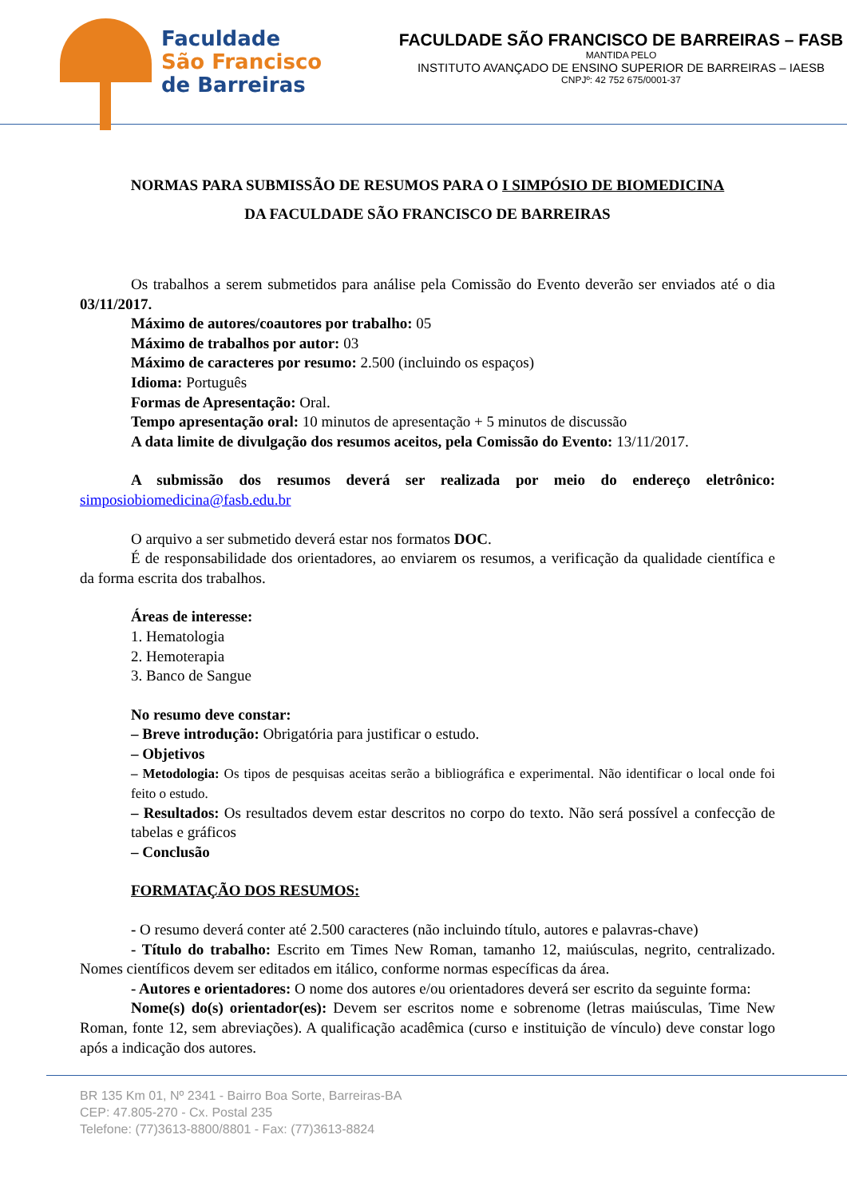Faculdade
São Francisco
de Barreiras
FACULDADE SÃO FRANCISCO DE BARREIRAS – FASB
MANTIDA PELO
INSTITUTO AVANÇADO DE ENSINO SUPERIOR DE BARREIRAS – IAESB
CNPJº: 42 752 675/0001-37
NORMAS PARA SUBMISSÃO DE RESUMOS PARA O I SIMPÓSIO DE BIOMEDICINA
DA FACULDADE SÃO FRANCISCO DE BARREIRAS
Os trabalhos a serem submetidos para análise pela Comissão do Evento deverão ser enviados até o dia 03/11/2017.
Máximo de autores/coautores por trabalho: 05
Máximo de trabalhos por autor: 03
Máximo de caracteres por resumo: 2.500 (incluindo os espaços)
Idioma: Português
Formas de Apresentação: Oral.
Tempo apresentação oral: 10 minutos de apresentação + 5 minutos de discussão
A data limite de divulgação dos resumos aceitos, pela Comissão do Evento: 13/11/2017.
A submissão dos resumos deverá ser realizada por meio do endereço eletrônico: simposiobiomedicina@fasb.edu.br
O arquivo a ser submetido deverá estar nos formatos DOC.
É de responsabilidade dos orientadores, ao enviarem os resumos, a verificação da qualidade científica e da forma escrita dos trabalhos.
Áreas de interesse:
1. Hematologia
2. Hemoterapia
3. Banco de Sangue
No resumo deve constar:
– Breve introdução: Obrigatória para justificar o estudo.
– Objetivos
– Metodologia: Os tipos de pesquisas aceitas serão a bibliográfica e experimental. Não identificar o local onde foi feito o estudo.
– Resultados: Os resultados devem estar descritos no corpo do texto. Não será possível a confecção de tabelas e gráficos
– Conclusão
FORMATAÇÃO DOS RESUMOS:
- O resumo deverá conter até 2.500 caracteres (não incluindo título, autores e palavras-chave)
- Título do trabalho: Escrito em Times New Roman, tamanho 12, maiúsculas, negrito, centralizado. Nomes científicos devem ser editados em itálico, conforme normas específicas da área.
- Autores e orientadores: O nome dos autores e/ou orientadores deverá ser escrito da seguinte forma:
Nome(s) do(s) orientador(es): Devem ser escritos nome e sobrenome (letras maiúsculas, Time New Roman, fonte 12, sem abreviações). A qualificação acadêmica (curso e instituição de vínculo) deve constar logo após a indicação dos autores.
BR 135 Km 01, Nº 2341 - Bairro Boa Sorte, Barreiras-BA
CEP: 47.805-270 - Cx. Postal 235
Telefone: (77)3613-8800/8801 - Fax: (77)3613-8824